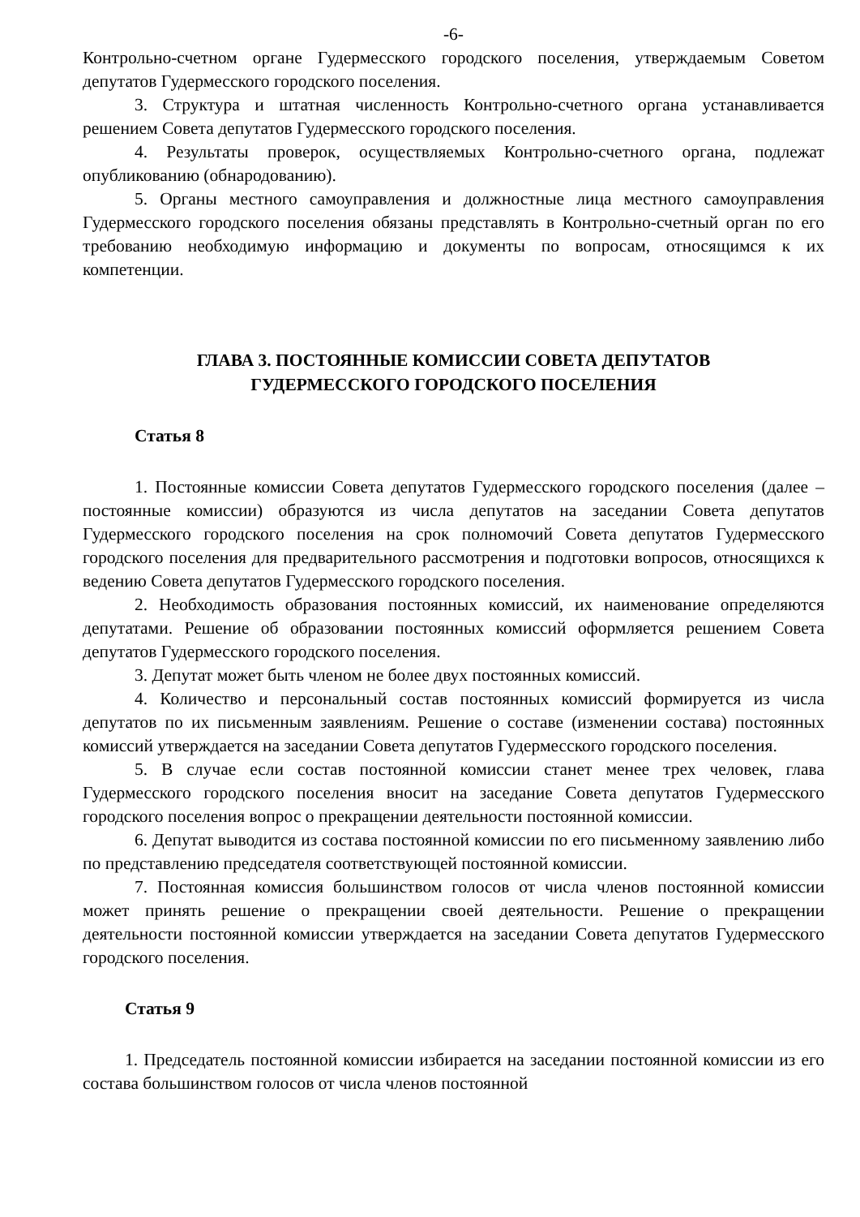-6-
Контрольно-счетном органе Гудермесского городского поселения, утверждаемым Советом депутатов Гудермесского городского поселения.
3. Структура и штатная численность Контрольно-счетного органа устанавливается решением Совета депутатов Гудермесского городского поселения.
4. Результаты проверок, осуществляемых Контрольно-счетного органа, подлежат опубликованию (обнародованию).
5. Органы местного самоуправления и должностные лица местного самоуправления Гудермесского городского поселения обязаны представлять в Контрольно-счетный орган по его требованию необходимую информацию и документы по вопросам, относящимся к их компетенции.
ГЛАВА 3. ПОСТОЯННЫЕ КОМИССИИ СОВЕТА ДЕПУТАТОВ
ГУДЕРМЕССКОГО ГОРОДСКОГО ПОСЕЛЕНИЯ
Статья 8
1. Постоянные комиссии Совета депутатов Гудермесского городского поселения (далее – постоянные комиссии) образуются из числа депутатов на заседании Совета депутатов Гудермесского городского поселения на срок полномочий Совета депутатов Гудермесского городского поселения для предварительного рассмотрения и подготовки вопросов, относящихся к ведению Совета депутатов Гудермесского городского поселения.
2. Необходимость образования постоянных комиссий, их наименование определяются депутатами. Решение об образовании постоянных комиссий оформляется решением Совета депутатов Гудермесского городского поселения.
3. Депутат может быть членом не более двух постоянных комиссий.
4. Количество и персональный состав постоянных комиссий формируется из числа депутатов по их письменным заявлениям. Решение о составе (изменении состава) постоянных комиссий утверждается на заседании Совета депутатов Гудермесского городского поселения.
5. В случае если состав постоянной комиссии станет менее трех человек, глава Гудермесского городского поселения вносит на заседание Совета депутатов Гудермесского городского поселения вопрос о прекращении деятельности постоянной комиссии.
6. Депутат выводится из состава постоянной комиссии по его письменному заявлению либо по представлению председателя соответствующей постоянной комиссии.
7. Постоянная комиссия большинством голосов от числа членов постоянной комиссии может принять решение о прекращении своей деятельности. Решение о прекращении деятельности постоянной комиссии утверждается на заседании Совета депутатов Гудермесского городского поселения.
Статья 9
1. Председатель постоянной комиссии избирается на заседании постоянной комиссии из его состава большинством голосов от числа членов постоянной